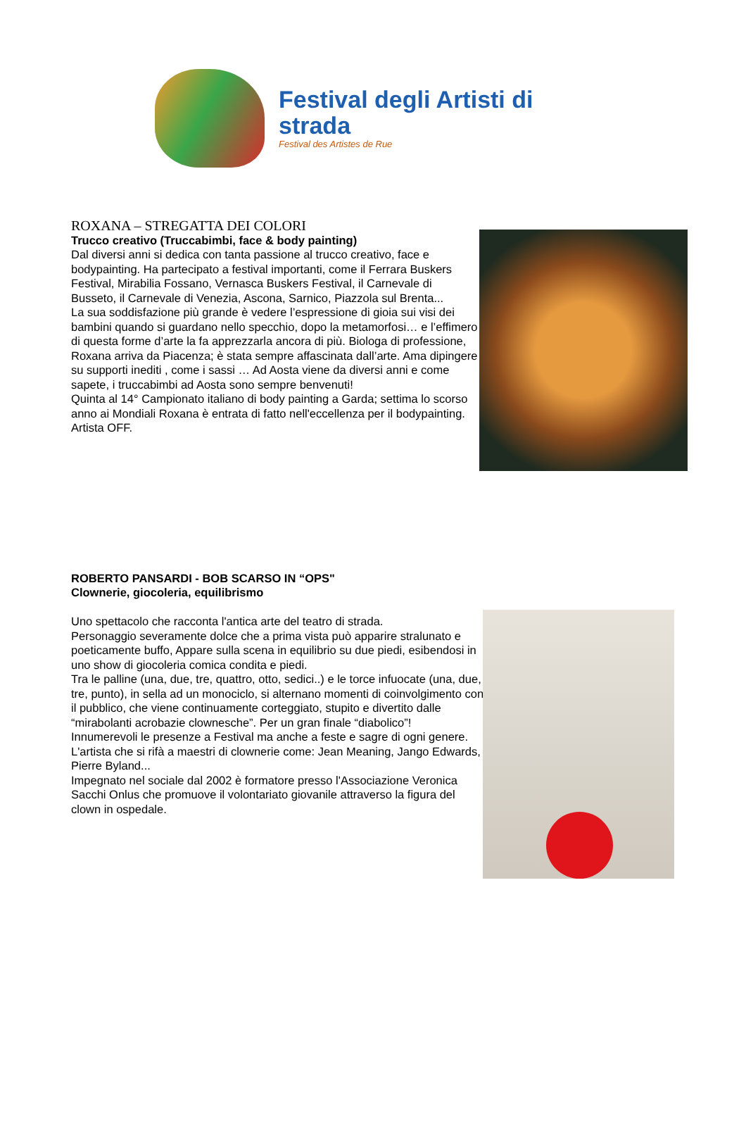Festival degli Artisti di strada
Festival des Artistes de Rue
ROXANA – STREGATTA DEI COLORI
Trucco creativo (Truccabimbi, face & body painting)
Dal diversi anni si dedica con tanta passione al trucco creativo, face e bodypainting. Ha partecipato a festival importanti, come il Ferrara Buskers Festival, Mirabilia Fossano, Vernasca Buskers Festival, il Carnevale di Busseto, il Carnevale di Venezia, Ascona, Sarnico, Piazzola sul Brenta...
La sua soddisfazione più grande è vedere l’espressione di gioia sui visi dei bambini quando si guardano nello specchio, dopo la metamorfosi… e l’effimero di questa forme d’arte la fa apprezzarla ancora di più. Biologa di professione, Roxana arriva da Piacenza; è stata sempre affascinata dall’arte. Ama dipingere su supporti inediti , come i sassi … Ad Aosta viene da diversi anni e come sapete, i truccabimbi ad Aosta sono sempre benvenuti!
Quinta al 14° Campionato italiano di body painting a Garda; settima lo scorso anno ai Mondiali Roxana è entrata di fatto nell'eccellenza per il bodypainting. Artista OFF.
ROBERTO PANSARDI - BOB SCARSO IN “OPS"
Clownerie, giocoleria, equilibrismo
Uno spettacolo che racconta l'antica arte del teatro di strada.
Personaggio severamente dolce che a prima vista può apparire stralunato e poeticamente buffo, Appare sulla scena in equilibrio su due piedi, esibendosi in uno show di giocoleria comica condita e piedi.
Tra le palline (una, due, tre, quattro, otto, sedici..) e le torce infuocate (una, due, tre, punto), in sella ad un monociclo, si alternano momenti di coinvolgimento con il pubblico, che viene continuamente corteggiato, stupito e divertito dalle “mirabolanti acrobazie clownesche”. Per un gran finale “diabolico”!
Innumerevoli le presenze a Festival ma anche a feste e sagre di ogni genere. L'artista che si rifà a maestri di clownerie come: Jean Meaning, Jango Edwards, Pierre Byland...
Impegnato nel sociale dal 2002 è formatore presso l'Associazione Veronica Sacchi Onlus che promuove il volontariato giovanile attraverso la figura del clown in ospedale.